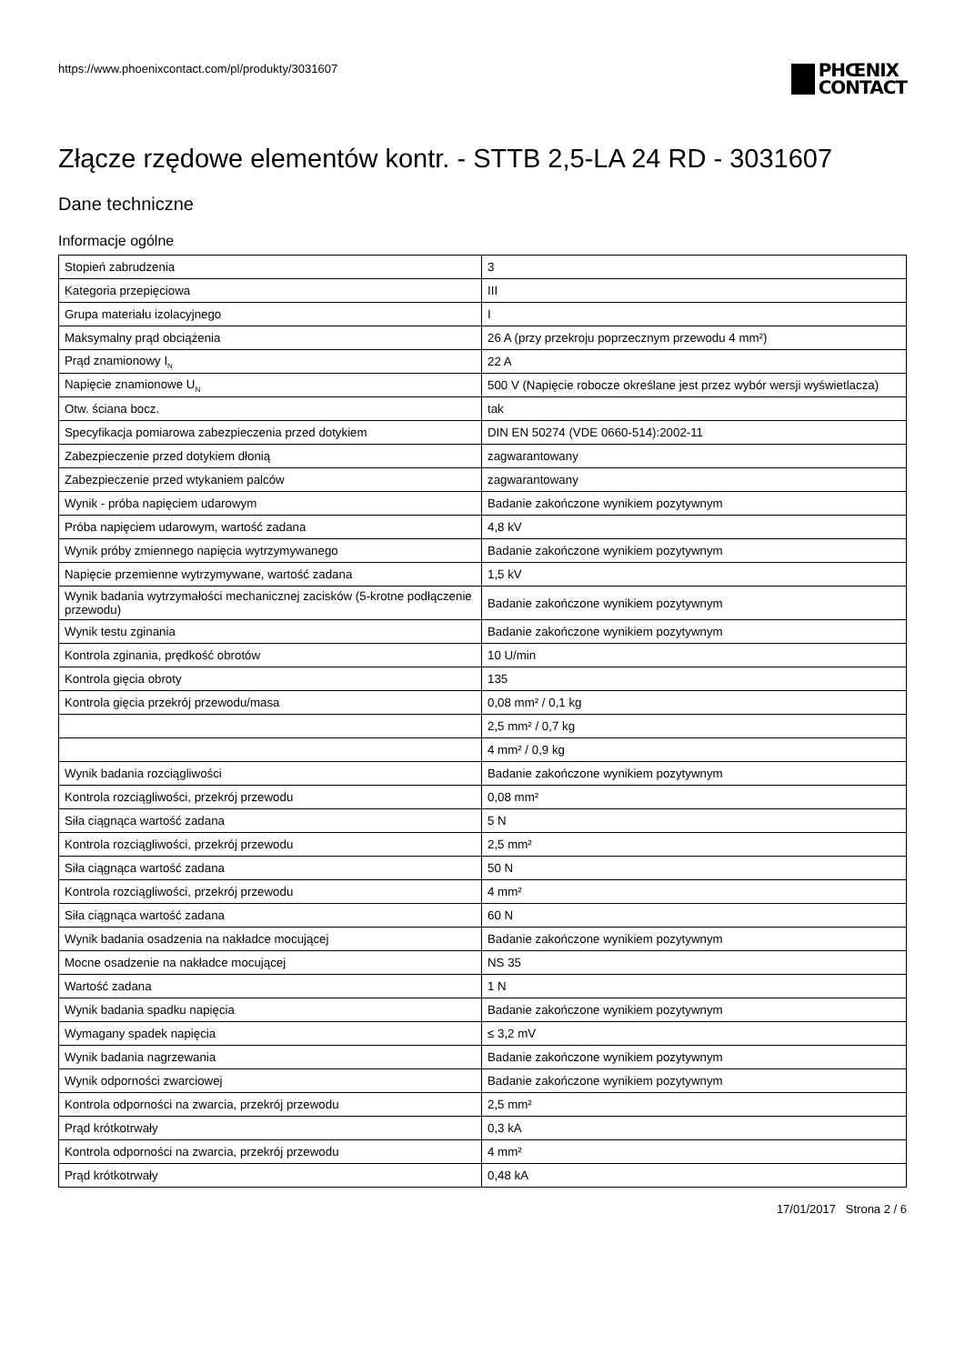https://www.phoenixcontact.com/pl/produkty/3031607
PHŒNIX
CONTACT
Złącze rzędowe elementów kontr. - STTB 2,5-LA 24 RD - 3031607
Dane techniczne
Informacje ogólne
| Stopień zabrudzenia | 3 |
| Kategoria przepięciowa | III |
| Grupa materiału izolacyjnego | I |
| Maksymalny prąd obciążenia | 26 A (przy przekroju poprzecznym przewodu 4 mm²) |
| Prąd znamionowy I<sub>N</sub> | 22 A |
| Napięcie znamionowe U<sub>N</sub> | 500 V (Napięcie robocze określane jest przez wybór wersji wyświetlacza) |
| Otw. ściana bocz. | tak |
| Specyfikacja pomiarowa zabezpieczenia przed dotykiem | DIN EN 50274 (VDE 0660-514):2002-11 |
| Zabezpieczenie przed dotykiem dłonią | zagwarantowany |
| Zabezpieczenie przed wtykaniem palców | zagwarantowany |
| Wynik - próba napięciem udarowym | Badanie zakończone wynikiem pozytywnym |
| Próba napięciem udarowym, wartość zadana | 4,8 kV |
| Wynik próby zmiennego napięcia wytrzymywanego | Badanie zakończone wynikiem pozytywnym |
| Napięcie przemienne wytrzymywane, wartość zadana | 1,5 kV |
| Wynik badania wytrzymałości mechanicznej zacisków (5-krotne podłączenie przewodu) | Badanie zakończone wynikiem pozytywnym |
| Wynik testu zginania | Badanie zakończone wynikiem pozytywnym |
| Kontrola zginania, prędkość obrotów | 10 U/min |
| Kontrola gięcia obroty | 135 |
| Kontrola gięcia przekrój przewodu/masa | 0,08 mm² / 0,1 kg |
| | 2,5 mm² / 0,7 kg |
| | 4 mm² / 0,9 kg |
| Wynik badania rozciągliwości | Badanie zakończone wynikiem pozytywnym |
| Kontrola rozciągliwości, przekrój przewodu | 0,08 mm² |
| Siła ciągnąca wartość zadana | 5 N |
| Kontrola rozciągliwości, przekrój przewodu | 2,5 mm² |
| Siła ciągnąca wartość zadana | 50 N |
| Kontrola rozciągliwości, przekrój przewodu | 4 mm² |
| Siła ciągnąca wartość zadana | 60 N |
| Wynik badania osadzenia na nakładce mocującej | Badanie zakończone wynikiem pozytywnym |
| Mocne osadzenie na nakładce mocującej | NS 35 |
| Wartość zadana | 1 N |
| Wynik badania spadku napięcia | Badanie zakończone wynikiem pozytywnym |
| Wymagany spadek napięcia | ≤ 3,2 mV |
| Wynik badania nagrzewania | Badanie zakończone wynikiem pozytywnym |
| Wynik odporności zwarciowej | Badanie zakończone wynikiem pozytywnym |
| Kontrola odporności na zwarcia, przekrój przewodu | 2,5 mm² |
| Prąd krótkotrwały | 0,3 kA |
| Kontrola odporności na zwarcia, przekrój przewodu | 4 mm² |
| Prąd krótkotrwały | 0,48 kA |
17/01/2017 Strona 2 / 6